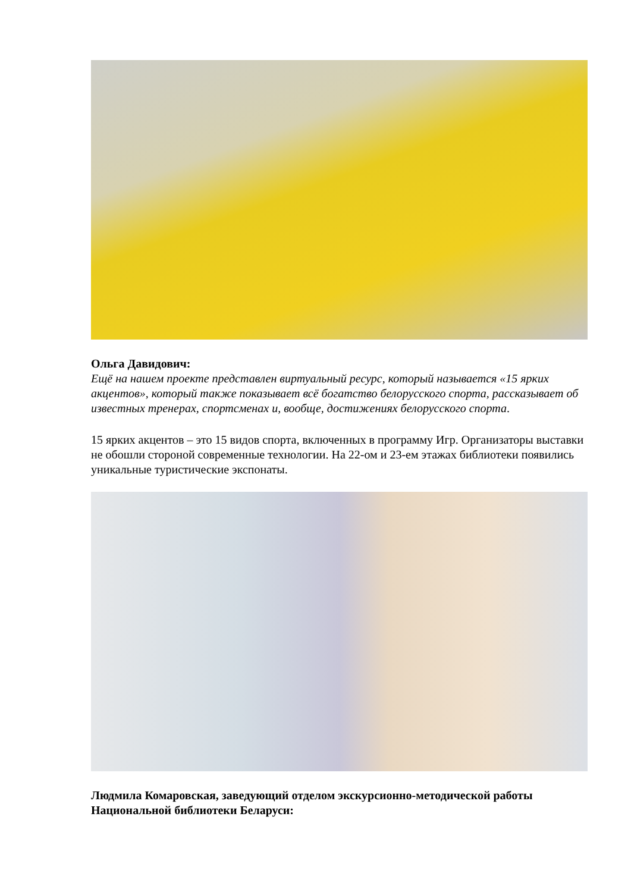Ольга Давидович:
Ещё на нашем проекте представлен виртуальный ресурс, который называется «15 ярких акцентов», который также показывает всё богатство белорусского спорта, рассказывает об известных тренерах, спортсменах и, вообще, достижениях белорусского спорта.
15 ярких акцентов – это 15 видов спорта, включенных в программу Игр. Организаторы выставки не обошли стороной современные технологии. На 22-ом и 23-ем этажах библиотеки появились уникальные туристические экспонаты.
Людмила Комаровская, заведующий отделом экскурсионно-методической работы Национальной библиотеки Беларуси: